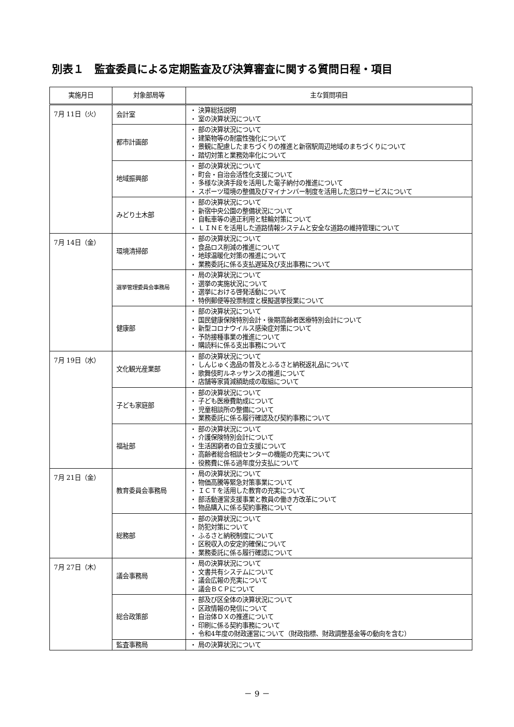別表１　監査委員による定期監査及び決算審査に関する質問日程・項目
| 実施月日 | 対象部局等 | 主な質問項目 |
| --- | --- | --- |
| 7月 11日（火） | 会計室 | ・ 決算総括説明 ・ 室の決算状況について |
| | 都市計画部 | ・ 部の決算状況について ・ 建築物等の耐震性強化について ・ 景観に配慮したまちづくりの推進と新宿駅周辺地域のまちづくりについて ・ 踏切対策と業務効率化について |
| | 地域振興部 | ・ 部の決算状況について ・ 町会・自治会活性化支援について ・ 多様な決済手段を活用した電子納付の推進について ・ スポーツ環境の整備及びマイナンバー制度を活用した窓口サービスについて |
| | みどり土木部 | ・ 部の決算状況について ・ 新宿中央公園の整備状況について ・ 自転車等の適正利用と駐輪対策について ・ ＬＩＮＥを活用した道路情報システムと安全な道路の維持管理について |
| 7月 14日（金） | 環境清掃部 | ・ 部の決算状況について ・ 食品ロス削減の推進について ・ 地球温暖化対策の推進について ・ 業務委託に係る支払遅延及び支出事務について |
| | 選挙管理委員会事務局 | ・ 局の決算状況について ・ 選挙の実施状況について ・ 選挙における啓発活動について ・ 特例郵便等投票制度と模擬選挙授業について |
| | 健康部 | ・ 部の決算状況について ・ 国民健康保険特別会計・後期高齢者医療特別会計について ・ 新型コロナウイルス感染症対策について ・ 予防接種事業の推進について ・ 購読料に係る支出事務について |
| 7月 19日（水） | 文化観光産業部 | ・ 部の決算状況について ・ しんじゅく逸品の普及とふるさと納税返礼品について ・ 歌舞伎町ルネッサンスの推進について ・ 店舗等家賃減額助成の取組について |
| | 子ども家庭部 | ・ 部の決算状況について ・ 子ども医療費助成について ・ 児童相談所の整備について ・ 業務委託に係る履行確認及び契約事務について |
| | 福祉部 | ・ 部の決算状況について ・ 介護保険特別会計について ・ 生活困窮者の自立支援について ・ 高齢者総合相談センターの機能の充実について ・ 役務費に係る過年度分支払について |
| 7月 21日（金） | 教育委員会事務局 | ・ 局の決算状況について ・ 物価高騰等緊急対策事業について ・ ＩＣＴを活用した教育の充実について ・ 部活動運営支援事業と教員の働き方改革について ・ 物品購入に係る契約事務について |
| | 総務部 | ・ 部の決算状況について ・ 防犯対策について ・ ふるさと納税制度について ・ 区税収入の安定的確保について ・ 業務委託に係る履行確認について |
| 7月 27日（木） | 議会事務局 | ・ 局の決算状況について ・ 文書共有システムについて ・ 議会広報の充実について ・ 議会ＢＣＰについて |
| | 総合政策部 | ・ 部及び区全体の決算状況について ・ 区政情報の発信について ・ 自治体ＤＸの推進について ・ 印刷に係る契約事務について ・ 令和4年度の財政運営について（財政指標、財政調整基金等の動向を含む） |
| | 監査事務局 | ・ 局の決算状況について |
－ 9 －